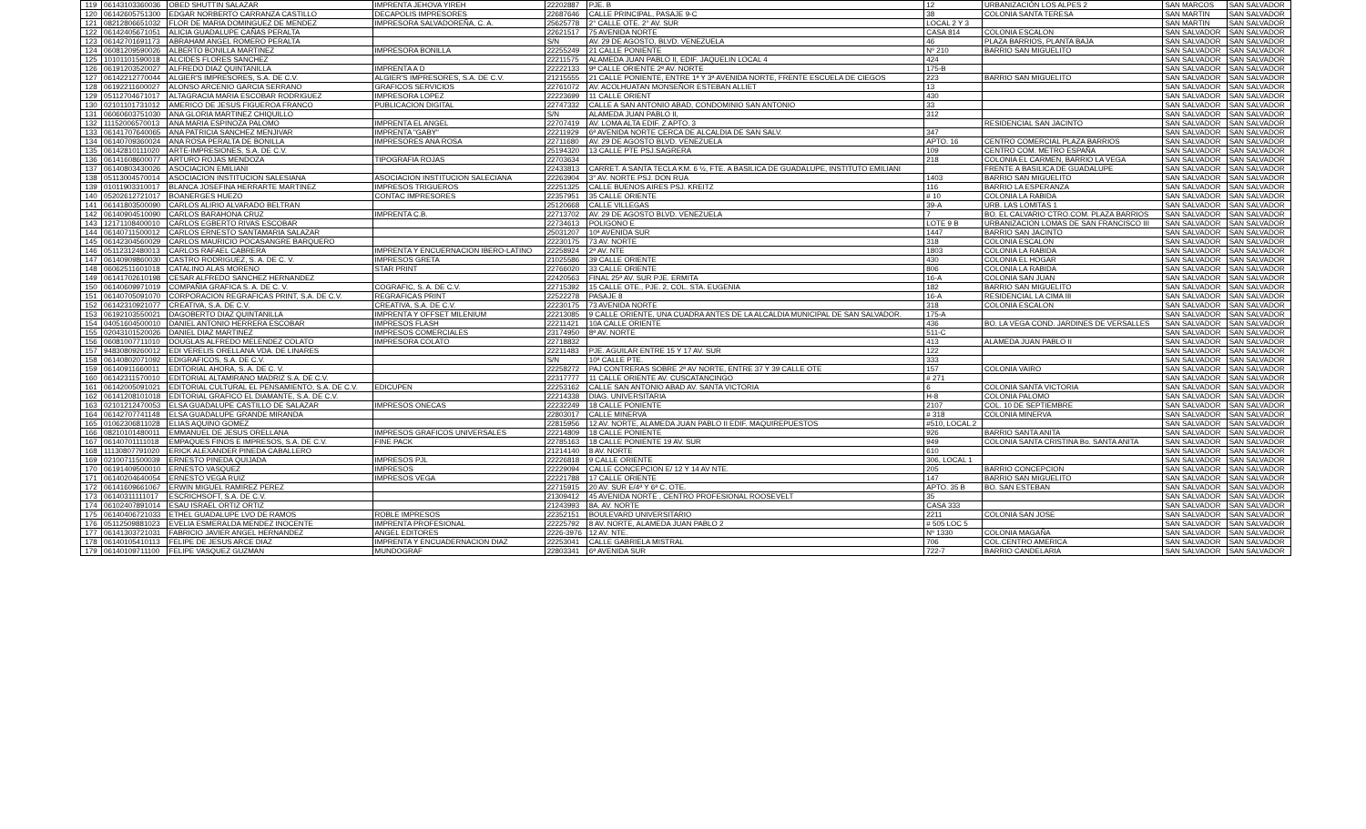| 119 | 06143103360036 | OBED SHUTTIN SALAZAR | IMPRENTA JEHOVA YIREH | 22202887 | PJE. B | 12 | URBANIZACIÓN LOS ALPES 2 | SAN MARCOS | SAN SALVADOR |
| 120 | 06142605751300 | EDGAR NORBERTO CARRANZA CASTILLO | DECAPOLIS IMPRESORES | 22687646 | CALLE PRINCIPAL, PASAJE 9-C | 38 | COLONIA SANTA TERESA | SAN MARTIN | SAN SALVADOR |
| 121 | 08212806651032 | FLOR DE MARIA DOMINGUEZ DE MENDEZ | IMPRESORA SALVADOREÑA, C. A. | 25625778 | 2° CALLE OTE. 2° AV. SUR | LOCAL 2 Y 3 | | SAN MARTIN | SAN SALVADOR |
| 122 | 06142405671051 | ALICIA GUADALUPE CAÑAS PERALTA | | 22621517 | 75 AVENIDA NORTE | CASA 814 | COLONIA ESCALON | SAN SALVADOR | SAN SALVADOR |
| 123 | 06142701691173 | ABRAHAM ANGEL ROMERO PERALTA | | S/N | AV. 29 DE AGOSTO, BLVD. VENEZUELA | 46 | PLAZA BARRIOS, PLANTA BAJA | SAN SALVADOR | SAN SALVADOR |
| 124 | 06081209590026 | ALBERTO BONILLA MARTINEZ | IMPRESORA BONILLA | 22255249 | 21 CALLE PONIENTE | Nº 210 | BARRIO SAN MIGUELITO | SAN SALVADOR | SAN SALVADOR |
| 125 | 10101101590018 | ALCIDES FLORES SANCHEZ | | 22211575 | ALAMEDA JUAN PABLO II, EDIF. JAQUELIN LOCAL 4 | 424 | | SAN SALVADOR | SAN SALVADOR |
| 126 | 06191203520027 | ALFREDO DIAZ QUINTANILLA | IMPRENTA A D | 22222133 | 9ª CALLE ORIENTE 2ª AV. NORTE | 175-B | | SAN SALVADOR | SAN SALVADOR |
| 127 | 06142212770044 | ALGIER'S IMPRESORES, S.A. DE C.V. | ALGIER'S IMPRESORES, S.A. DE C.V. | 21215555 | 21 CALLE PONIENTE, ENTRE 1ª Y 3ª AVENIDA NORTE, FRENTE ESCUELA DE CIEGOS | 223 | BARRIO SAN MIGUELITO | SAN SALVADOR | SAN SALVADOR |
| 128 | 06192211600027 | ALONSO ARCENIO GARCIA SERRANO | GRAFICOS SERVICIOS | 22761072 | AV. ACOLHUATAN MONSEÑOR ESTEBAN ALLIET | 13 | | SAN SALVADOR | SAN SALVADOR |
| 129 | 05112704671017 | ALTAGRACIA MARIA ESCOBAR RODRIGUEZ | IMPRESORA LOPEZ | 22223699 | 11 CALLE ORIENT | 430 | | SAN SALVADOR | SAN SALVADOR |
| 130 | 02101101731012 | AMERICO DE JESUS FIGUEROA FRANCO | PUBLICACION DIGITAL | 22747332 | CALLE A SAN ANTONIO ABAD, CONDOMINIO SAN ANTONIO | 33 | | SAN SALVADOR | SAN SALVADOR |
| 131 | 06060603751030 | ANA GLORIA MARTINEZ CHIQUILLO | | S/N | ALAMEDA JUAN PABLO II, | 312 | | SAN SALVADOR | SAN SALVADOR |
| 132 | 11152006570013 | ANA MARIA ESPINOZA PALOMO | IMPRENTA EL ANGEL | 22707419 | AV. LOMA ALTA EDIF. Z APTO. 3 | | RESIDENCIAL SAN JACINTO | SAN SALVADOR | SAN SALVADOR |
| 133 | 06141707640065 | ANA PATRICIA SANCHEZ MENJIVAR | IMPRENTA "GABY" | 22211929 | 6ª AVENIDA NORTE CERCA DE ALCALDIA DE SAN SALV. | 347 | | SAN SALVADOR | SAN SALVADOR |
| 134 | 06140709360024 | ANA ROSA PERALTA DE BONILLA | IMPRESORES ANA ROSA | 22711680 | AV. 29 DE AGOSTO BLVD. VENEZUELA | APTO. 16 | CENTRO COMERCIAL PLAZA BARRIOS | SAN SALVADOR | SAN SALVADOR |
| 135 | 06142810111020 | ARTE-IMPRESIONES, S.A. DE C.V. | | 25194320 | 13 CALLE PTE PSJ.SAGRERA | 109 | CENTRO COM. METRO ESPAÑA | SAN SALVADOR | SAN SALVADOR |
| 136 | 06141608600077 | ARTURO ROJAS MENDOZA | TIPOGRAFIA ROJAS | 22703634 | | 218 | COLONIA EL CARMEN, BARRIO LA VEGA | SAN SALVADOR | SAN SALVADOR |
| 137 | 06140803430026 | ASOCIACION EMILIANI | | 22433813 | CARRET. A SANTA TECLA KM. 6 ½, FTE. A BASILICA DE GUADALUPE, INSTITUTO EMILIANI | | FRENTE A BASILICA DE GUADALUPE | SAN SALVADOR | SAN SALVADOR |
| 138 | 05113004570014 | ASOCIACION INSTITUCION SALESIANA | ASOCIACION INSTITUCION SALECIANA | 22263904 | 3° AV. NORTE PSJ. DON RUA | 1403 | BARRIO SAN MIGUELITO | SAN SALVADOR | SAN SALVADOR |
| 139 | 01011903310017 | BLANCA JOSEFINA HERRARTE MARTINEZ | IMPRESOS TRIGUEROS | 22251325 | CALLE BUENOS AIRES PSJ. KREITZ | 116 | BARRIO LA ESPERANZA | SAN SALVADOR | SAN SALVADOR |
| 140 | 05202612721017 | BOANERGES HUEZO | CONTAC IMPRESORES | 22357951 | 35 CALLE ORIENTE | # 10 | COLONIA LA RABIDA | SAN SALVADOR | SAN SALVADOR |
| 141 | 06141803500090 | CARLOS ALIRIO ALVARADO BELTRAN | | 25120668 | CALLE VILLEGAS | 39-A | URB. LAS LOMITAS 1 | SAN SALVADOR | SAN SALVADOR |
| 142 | 06140904510090 | CARLOS BARAHONA CRUZ | IMPRENTA C.B. | 22713702 | AV. 29 DE AGOSTO BLVD. VENEZUELA | 7 | BO. EL CALVARIO CTRO.COM. PLAZA BARRIOS | SAN SALVADOR | SAN SALVADOR |
| 143 | 12171108400010 | CARLOS EGBERTO RIVAS ESCOBAR | | 22734613 | POLIGONO E | LOTE 9 B | URBANIZACION LOMAS DE SAN FRANCISCO III | SAN SALVADOR | SAN SALVADOR |
| 144 | 06140711500012 | CARLOS ERNESTO SANTAMARIA SALAZAR | | 25031207 | 10ª AVENIDA SUR | 1447 | BARRIO SAN JACINTO | SAN SALVADOR | SAN SALVADOR |
| 145 | 06142304560029 | CARLOS MAURICIO POCASANGRE BARQUERO | | 22230175 | 73 AV. NORTE | 318 | COLONIA ESCALON | SAN SALVADOR | SAN SALVADOR |
| 146 | 05112312480013 | CARLOS RAFAEL CABRERA | IMPRENTA Y ENCUERNACION IBERO-LATINO | 22258924 | 2ª AV. NTE | 1803 | COLONIA LA RABIDA | SAN SALVADOR | SAN SALVADOR |
| 147 | 06140909860030 | CASTRO RODRIGUEZ, S. A. DE C. V. | IMPRESOS GRETA | 21025586 | 39 CALLE ORIENTE | 430 | COLONIA EL HOGAR | SAN SALVADOR | SAN SALVADOR |
| 148 | 06062511601018 | CATALINO ALAS MORENO | STAR PRINT | 22766020 | 33 CALLE ORIENTE | 806 | COLONIA LA RABIDA | SAN SALVADOR | SAN SALVADOR |
| 149 | 06141702610198 | CESAR ALFREDO SANCHEZ HERNANDEZ | | 22420563 | FINAL 25ª AV. SUR PJE. ERMITA | 16-A | COLONIA SAN JUAN | SAN SALVADOR | SAN SALVADOR |
| 150 | 06140609971019 | COMPAÑIA GRAFICA S. A. DE C. V. | COGRAFIC, S. A. DE C.V. | 22715392 | 15 CALLE OTE., PJE. 2, COL. STA. EUGENIA | 182 | BARRIO SAN MIGUELITO | SAN SALVADOR | SAN SALVADOR |
| 151 | 06140705091070 | CORPORACION REGRAFICAS PRINT, S.A. DE C.V. | REGRAFICAS PRINT | 22522278 | PASAJE 8 | 16-A | RESIDENCIAL LA CIMA III | SAN SALVADOR | SAN SALVADOR |
| 152 | 06142310921077 | CREATIVA, S.A. DE C.V. | CREATIVA, S.A. DE C.V. | 22230175 | 73 AVENIDA NORTE | 318 | COLONIA ESCALON | SAN SALVADOR | SAN SALVADOR |
| 153 | 06192103550021 | DAGOBERTO DIAZ QUINTANILLA | IMPRENTA Y OFFSET MILENIUM | 22213085 | 9 CALLE ORIENTE, UNA CUADRA ANTES DE LA ALCALDIA MUNICIPAL DE SAN SALVADOR. | 175-A | | SAN SALVADOR | SAN SALVADOR |
| 154 | 04051604500010 | DANIEL ANTONIO HERRERA ESCOBAR | IMPRESOS FLASH | 22211421 | 10A CALLE ORIENTE | 436 | BO. LA VEGA COND. JARDINES DE VERSALLES | SAN SALVADOR | SAN SALVADOR |
| 155 | 02043101520026 | DANIEL DIAZ MARTINEZ | IMPRESOS COMERCIALES | 23174950 | 8ª AV. NORTE | 511-C | | SAN SALVADOR | SAN SALVADOR |
| 156 | 06081007711010 | DOUGLAS ALFREDO MELENDEZ COLATO | IMPRESORA COLATO | 22718832 | | 413 | ALAMEDA JUAN PABLO II | SAN SALVADOR | SAN SALVADOR |
| 157 | 94830809260012 | EDI VERELIS ORELLANA VDA. DE LINARES | | 22211483 | PJE. AGUILAR ENTRE 15 Y 17 AV. SUR | 122 | | SAN SALVADOR | SAN SALVADOR |
| 158 | 06140802071092 | EDIGRAFICOS, S.A. DE C.V. | | S/N | 10ª CALLE PTE. | 333 | | SAN SALVADOR | SAN SALVADOR |
| 159 | 06140911660011 | EDITORIAL AHORA, S. A. DE C. V. | | 22258272 | PAJ CONTRERAS SOBRE 2ª AV NORTE, ENTRE 37 Y 39 CALLE OTE | 157 | COLONIA VAIRO | SAN SALVADOR | SAN SALVADOR |
| 160 | 06142311570010 | EDITORIAL ALTAMIRANO MADRIZ S.A. DE C.V. | | 22317777 | 11 CALLE ORIENTE AV. CUSCATANCINGO | # 271 | | SAN SALVADOR | SAN SALVADOR |
| 161 | 06142005091021 | EDITORIAL CULTURAL EL PENSAMIENTO, S.A. DE C.V. | EDICUPEN | 22253162 | CALLE SAN ANTONIO ABAD AV. SANTA VICTORIA | 6 | COLONIA SANTA VICTORIA | SAN SALVADOR | SAN SALVADOR |
| 162 | 06141208101018 | EDITORIAL GRAFICO EL DIAMANTE, S.A. DE C.V. | | 22214338 | DIAG. UNIVERSITARIA | H-8 | COLONIA PALOMO | SAN SALVADOR | SAN SALVADOR |
| 163 | 02101212470053 | ELSA GUADALUPE CASTILLO DE SALAZAR | IMPRESOS ONECAS | 22232249 | 18 CALLE PONIENTE | 2107 | COL. 10 DE SEPTIEMBRE | SAN SALVADOR | SAN SALVADOR |
| 164 | 06142707741148 | ELSA GUADALUPE GRANDE MIRANDA | | 22803017 | CALLE MINERVA | # 318 | COLONIA MINERVA | SAN SALVADOR | SAN SALVADOR |
| 165 | 01062306811028 | ELIAS AQUINO GOMEZ | | 22815956 | 12 AV. NORTE, ALAMEDA JUAN PABLO II EDIF. MAQUIREPUESTOS | #510, LOCAL 2 | | SAN SALVADOR | SAN SALVADOR |
| 166 | 08210101480011 | EMMANUEL DE JESUS ORELLANA | IMPRESOS GRAFICOS UNIVERSALES | 22214809 | 18 CALLE PONIENTE | 926 | BARRIO SANTA ANITA | SAN SALVADOR | SAN SALVADOR |
| 167 | 06140701111018 | EMPAQUES FINOS E IMPRESOS, S.A. DE C.V. | FINE PACK | 22785163 | 18 CALLE PONIENTE 19 AV. SUR | 949 | COLONIA SANTA CRISTINA Bo. SANTA ANITA | SAN SALVADOR | SAN SALVADOR |
| 168 | 11130807791020 | ERICK ALEXANDER PINEDA CABALLERO | | 21214140 | 8 AV. NORTE | 610 | | SAN SALVADOR | SAN SALVADOR |
| 169 | 02100711500039 | ERNESTO PINEDA QUIJADA | IMPRESOS PJL | 22226818 | 9 CALLE ORIENTE | 306, LOCAL 1 | | SAN SALVADOR | SAN SALVADOR |
| 170 | 06191409500010 | ERNESTO VASQUEZ | IMPRESOS | 22229094 | CALLE CONCEPCION E/ 12 Y 14 AV NTE. | 205 | BARRIO CONCEPCION | SAN SALVADOR | SAN SALVADOR |
| 171 | 06140204640054 | ERNESTO VEGA RUIZ | IMPRESOS VEGA | 22221788 | 17 CALLE ORIENTE | 147 | BARRIO SAN MIGUELITO | SAN SALVADOR | SAN SALVADOR |
| 172 | 06141609661067 | ERWIN MIGUEL RAMIREZ PEREZ | | 22715915 | 20 AV. SUR E/4ª Y 6ª C. OTE. | APTO. 35 B | BO. SAN ESTEBAN | SAN SALVADOR | SAN SALVADOR |
| 173 | 06140311111017 | ESCRICHSOFT, S.A. DE C.V. | | 21309412 | 45 AVENIDA NORTE , CENTRO PROFESIONAL ROOSEVELT | 35 | | SAN SALVADOR | SAN SALVADOR |
| 174 | 06102407891014 | ESAU ISRAEL ORTIZ ORTIZ | | 21243993 | 8A. AV. NORTE | CASA 333 | | SAN SALVADOR | SAN SALVADOR |
| 175 | 06140406721033 | ETHEL GUADALUPE LVO DE RAMOS | ROBLE IMPRESOS | 22352151 | BOULEVARD UNIVERSITARIO | 2211 | COLONIA SAN JOSE | SAN SALVADOR | SAN SALVADOR |
| 176 | 05112509881023 | EVELIA ESMERALDA MENDEZ INOCENTE | IMPRENTA PROFESIONAL | 22225792 | 8 AV. NORTE, ALAMEDA JUAN PABLO 2 | # 505 LOC 5 | | SAN SALVADOR | SAN SALVADOR |
| 177 | 06141303721031 | FABRICIO JAVIER ANGEL HERNANDEZ | ANGEL EDITORES | 2226-3976 | 12 AV. NTE. | Nº 1330 | COLONIA MAGAÑA | SAN SALVADOR | SAN SALVADOR |
| 178 | 06140105410113 | FELIPE DE JESUS ARCE DIAZ | IMPRENTA Y ENCUADERNACION DIAZ | 22253041 | CALLE GABRIELA MISTRAL | 706 | COL.CENTRO AMERICA | SAN SALVADOR | SAN SALVADOR |
| 179 | 06140109711100 | FELIPE VASQUEZ GUZMAN | MUNDOGRAF | 22803341 | 6ª AVENIDA SUR | 722-7 | BARRIO CANDELARIA | SAN SALVADOR | SAN SALVADOR |